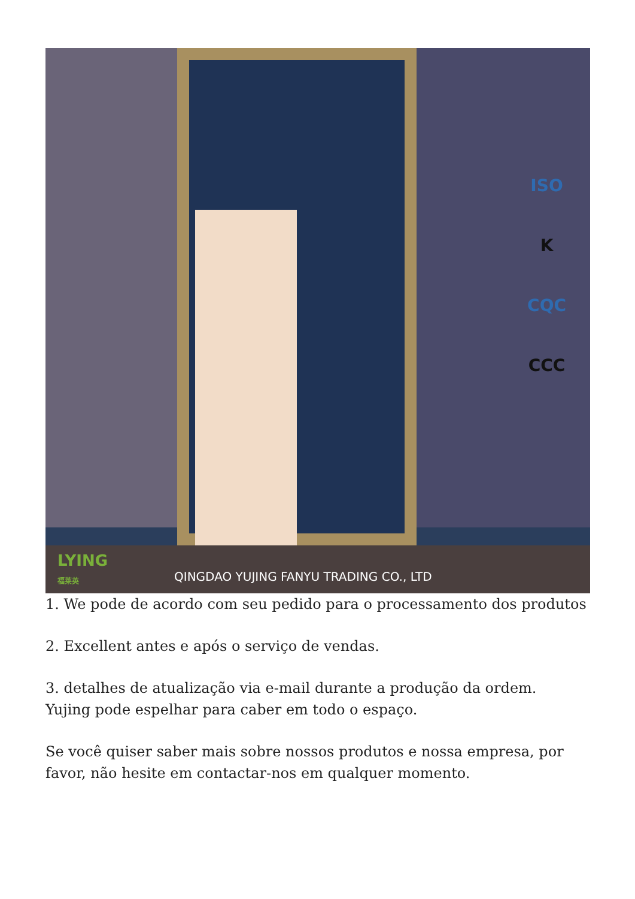ISO
K
CQC
CCC
LYING
福莱英
QINGDAO YUJING FANYU TRADING CO., LTD
1. We pode de acordo com seu pedido para o processamento dos produtos
2. Excellent antes e após o serviço de vendas.
3. detalhes de atualização via e-mail durante a produção da ordem.
Yujing pode espelhar para caber em todo o espaço.
Se você quiser saber mais sobre nossos produtos e nossa empresa, por favor, não hesite em contactar-nos em qualquer momento.